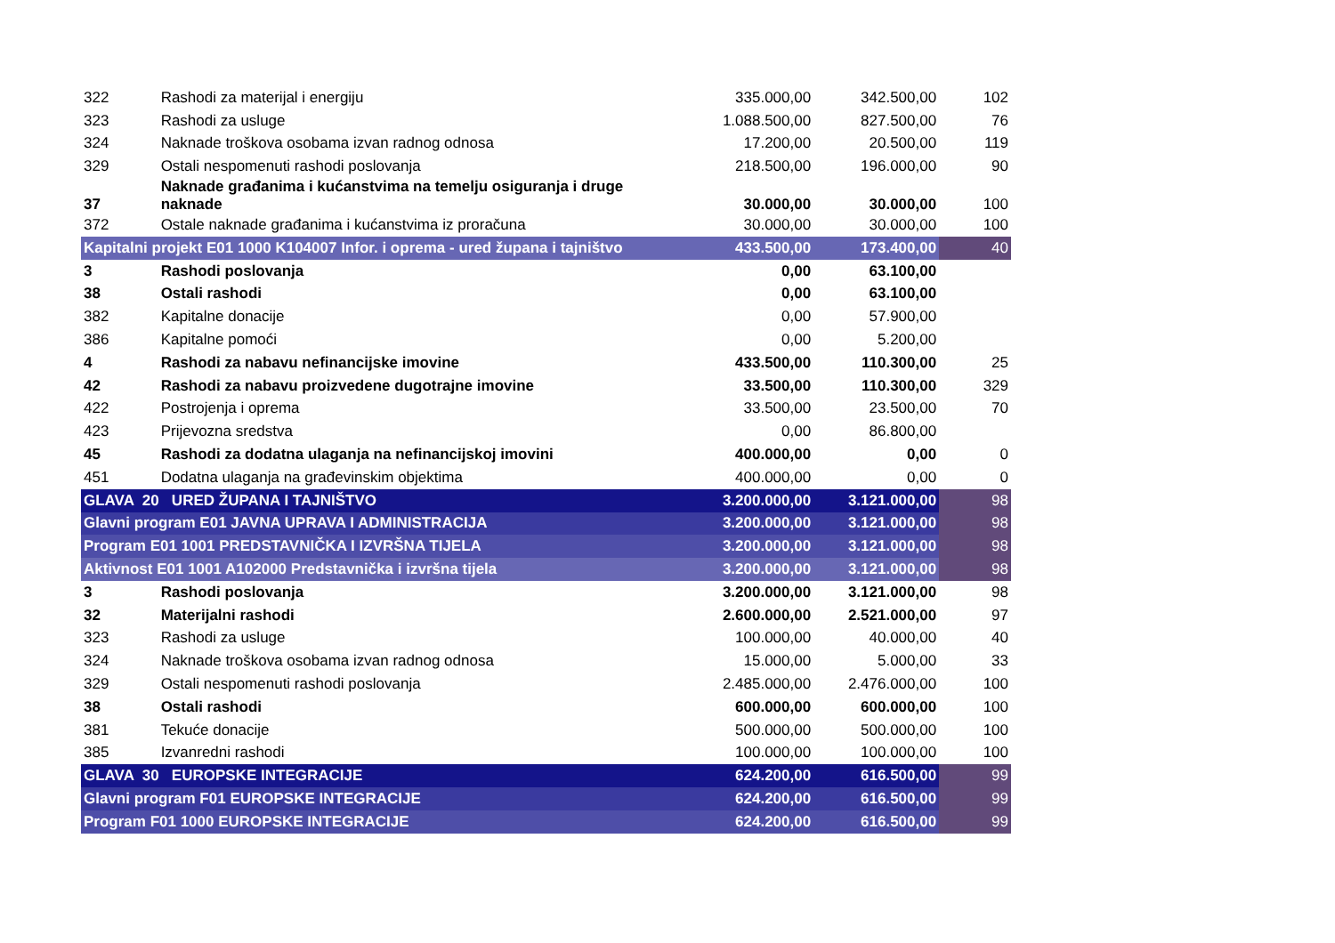| 322 | Rashodi za materijal i energiju | 335.000,00 | 342.500,00 | 102 |
| 323 | Rashodi za usluge | 1.088.500,00 | 827.500,00 | 76 |
| 324 | Naknade troškova osobama izvan radnog odnosa | 17.200,00 | 20.500,00 | 119 |
| 329 | Ostali nespomenuti rashodi poslovanja | 218.500,00 | 196.000,00 | 90 |
| 37 | Naknade građanima i kućanstvima na temelju osiguranja i druge naknade | 30.000,00 | 30.000,00 | 100 |
| 372 | Ostale naknade građanima i kućanstvima iz proračuna | 30.000,00 | 30.000,00 | 100 |
| Kapitalni projekt E01 1000 K104007 Infor. i oprema - ured župana i tajništvo | | 433.500,00 | 173.400,00 | 40 |
| 3 | Rashodi poslovanja | 0,00 | 63.100,00 | |
| 38 | Ostali rashodi | 0,00 | 63.100,00 | |
| 382 | Kapitalne donacije | 0,00 | 57.900,00 | |
| 386 | Kapitalne pomoći | 0,00 | 5.200,00 | |
| 4 | Rashodi za nabavu nefinancijske imovine | 433.500,00 | 110.300,00 | 25 |
| 42 | Rashodi za nabavu proizvedene dugotrajne imovine | 33.500,00 | 110.300,00 | 329 |
| 422 | Postrojenja i oprema | 33.500,00 | 23.500,00 | 70 |
| 423 | Prijevozna sredstva | 0,00 | 86.800,00 | |
| 45 | Rashodi za dodatna ulaganja na nefinancijskoj imovini | 400.000,00 | 0,00 | 0 |
| 451 | Dodatna ulaganja na građevinskim objektima | 400.000,00 | 0,00 | 0 |
| GLAVA 20 URED ŽUPANA I TAJNIŠTVO | | 3.200.000,00 | 3.121.000,00 | 98 |
| Glavni program E01 JAVNA UPRAVA I ADMINISTRACIJA | | 3.200.000,00 | 3.121.000,00 | 98 |
| Program E01 1001 PREDSTAVNIČKA I IZVRŠNA TIJELA | | 3.200.000,00 | 3.121.000,00 | 98 |
| Aktivnost E01 1001 A102000 Predstavnička i izvršna tijela | | 3.200.000,00 | 3.121.000,00 | 98 |
| 3 | Rashodi poslovanja | 3.200.000,00 | 3.121.000,00 | 98 |
| 32 | Materijalni rashodi | 2.600.000,00 | 2.521.000,00 | 97 |
| 323 | Rashodi za usluge | 100.000,00 | 40.000,00 | 40 |
| 324 | Naknade troškova osobama izvan radnog odnosa | 15.000,00 | 5.000,00 | 33 |
| 329 | Ostali nespomenuti rashodi poslovanja | 2.485.000,00 | 2.476.000,00 | 100 |
| 38 | Ostali rashodi | 600.000,00 | 600.000,00 | 100 |
| 381 | Tekuće donacije | 500.000,00 | 500.000,00 | 100 |
| 385 | Izvanredni rashodi | 100.000,00 | 100.000,00 | 100 |
| GLAVA 30 EUROPSKE INTEGRACIJE | | 624.200,00 | 616.500,00 | 99 |
| Glavni program F01 EUROPSKE INTEGRACIJE | | 624.200,00 | 616.500,00 | 99 |
| Program F01 1000 EUROPSKE INTEGRACIJE | | 624.200,00 | 616.500,00 | 99 |